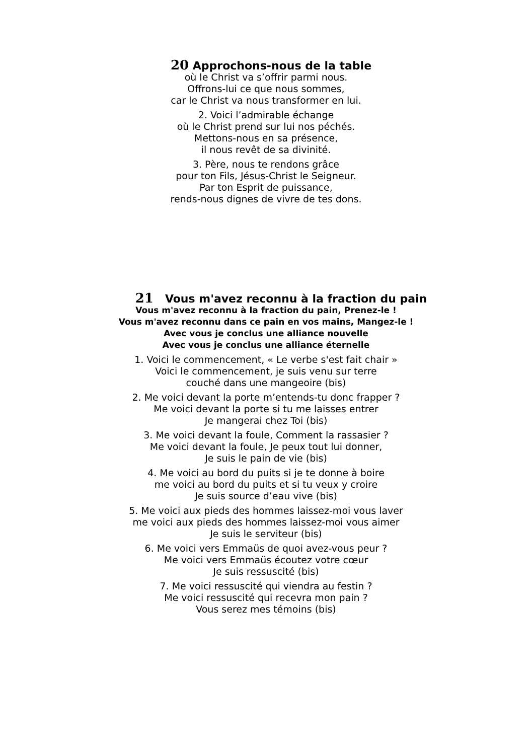20 Approchons-nous de la table
où le Christ va s’offrir parmi nous.
Offrons-lui ce que nous sommes,
car le Christ va nous transformer en lui.
2. Voici l’admirable échange
où le Christ prend sur lui nos péchés.
Mettons-nous en sa présence,
il nous revêt de sa divinité.
3. Père, nous te rendons grâce
pour ton Fils, Jésus-Christ le Seigneur.
Par ton Esprit de puissance,
rends-nous dignes de vivre de tes dons.
21 Vous m'avez reconnu à la fraction du pain
Vous m'avez reconnu à la fraction du pain, Prenez-le !
Vous m'avez reconnu dans ce pain en vos mains, Mangez-le !
Avec vous je conclus une alliance nouvelle
Avec vous je conclus une alliance éternelle
1. Voici le commencement, « Le verbe s'est fait chair »
Voici le commencement, je suis venu sur terre
couché dans une mangeoire (bis)
2. Me voici devant la porte m’entends-tu donc frapper ?
Me voici devant la porte si tu me laisses entrer
Je mangerai chez Toi (bis)
3. Me voici devant la foule, Comment la rassasier ?
Me voici devant la foule, Je peux tout lui donner,
Je suis le pain de vie (bis)
4. Me voici au bord du puits si je te donne à boire
me voici au bord du puits et si tu veux y croire
Je suis source d’eau vive (bis)
5. Me voici aux pieds des hommes laissez-moi vous laver
me voici aux pieds des hommes laissez-moi vous aimer
Je suis le serviteur (bis)
6. Me voici vers Emmaüs de quoi avez-vous peur ?
Me voici vers Emmaüs écoutez votre cœur
Je suis ressuscité (bis)
7. Me voici ressuscité qui viendra au festin ?
Me voici ressuscité qui recevra mon pain ?
Vous serez mes témoins (bis)